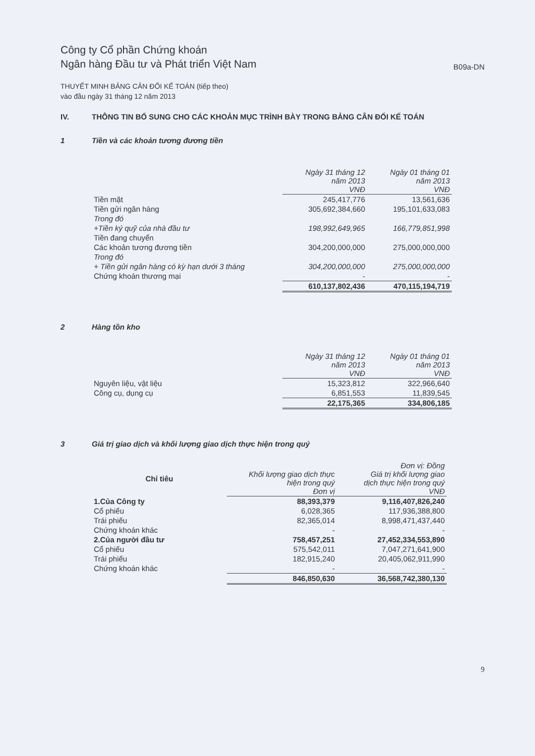Công ty Cổ phần Chứng khoán
Ngân hàng Đầu tư và Phát triển Việt Nam
B09a-DN
THUYẾT MINH BẢNG CÂN ĐỐI KẾ TOÁN (tiếp theo)
vào đầu ngày 31 tháng 12 năm 2013
IV. THÔNG TIN BỔ SUNG CHO CÁC KHOẢN MỤC TRÌNH BÀY TRONG BẢNG CÂN ĐỐI KẾ TOÁN
1 Tiền và các khoản tương đương tiền
| | Ngày 31 tháng 12 năm 2013 VNĐ | Ngày 01 tháng 01 năm 2013 VNĐ |
| --- | --- | --- |
| Tiền mặt | 245,417,776 | 13,561,636 |
| Tiền gửi ngân hàng | 305,692,384,660 | 195,101,633,083 |
| Trong đó | | |
| +Tiền ký quỹ của nhà đầu tư | 198,992,649,965 | 166,779,851,998 |
| Tiền đang chuyển | | |
| Các khoản tương đương tiền | 304,200,000,000 | 275,000,000,000 |
| Trong đó | | |
| + Tiền gửi ngân hàng có kỳ hạn dưới 3 tháng | 304,200,000,000 | 275,000,000,000 |
| Chứng khoán thương mại | - | - |
| | 610,137,802,436 | 470,115,194,719 |
2 Hàng tồn kho
| | Ngày 31 tháng 12 năm 2013 VNĐ | Ngày 01 tháng 01 năm 2013 VNĐ |
| --- | --- | --- |
| Nguyên liệu, vật liệu | 15,323,812 | 322,966,640 |
| Công cụ, dụng cụ | 6,851,553 | 11,839,545 |
| | 22,175,365 | 334,806,185 |
3 Giá trị giao dịch và khối lượng giao dịch thực hiện trong quý
| Chỉ tiêu | Khối lượng giao dịch thực hiện trong quý Đơn vị | Đơn vị: Đồng Giá trị khối lượng giao dịch thực hiện trong quý VNĐ |
| --- | --- | --- |
| 1.Của Công ty | 88,393,379 | 9,116,407,826,240 |
| Cổ phiếu | 6,028,365 | 117,936,388,800 |
| Trái phiếu | 82,365,014 | 8,998,471,437,440 |
| Chứng khoán khác | - | - |
| 2.Của người đầu tư | 758,457,251 | 27,452,334,553,890 |
| Cổ phiếu | 575,542,011 | 7,047,271,641,900 |
| Trái phiếu | 182,915,240 | 20,405,062,911,990 |
| Chứng khoán khác | - | - |
| | 846,850,630 | 36,568,742,380,130 |
9